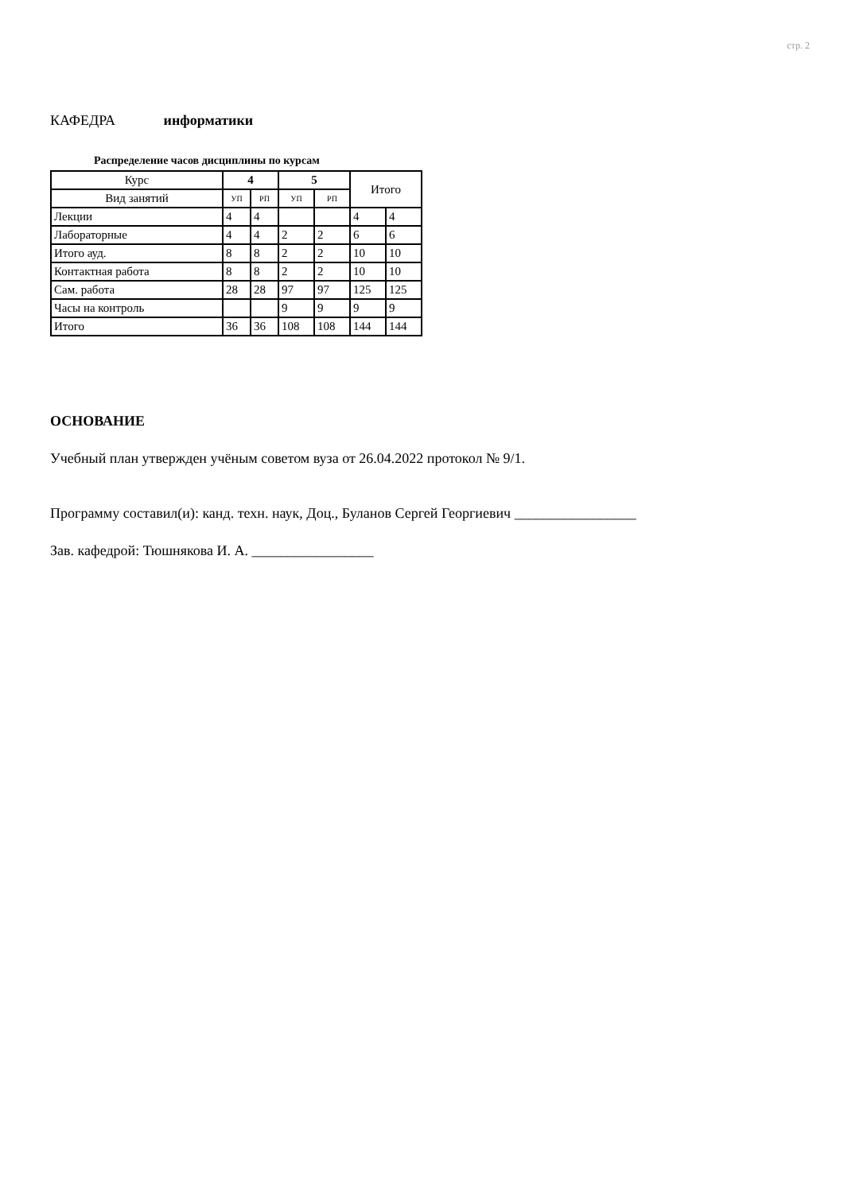стр. 2
КАФЕДРА информатики
Распределение часов дисциплины по курсам
| Курс | 4 | | 5 | | Итого | |
| --- | --- | --- | --- | --- | --- | --- |
| Вид занятий | УП | РП | УП | РП | | |
| Лекции | 4 | 4 | | | 4 | 4 |
| Лабораторные | 4 | 4 | 2 | 2 | 6 | 6 |
| Итого ауд. | 8 | 8 | 2 | 2 | 10 | 10 |
| Контактная работа | 8 | 8 | 2 | 2 | 10 | 10 |
| Сам. работа | 28 | 28 | 97 | 97 | 125 | 125 |
| Часы на контроль | | | 9 | 9 | 9 | 9 |
| Итого | 36 | 36 | 108 | 108 | 144 | 144 |
ОСНОВАНИЕ
Учебный план утвержден учёным советом вуза от 26.04.2022 протокол № 9/1.
Программу составил(и): канд. техн. наук, Доц., Буланов Сергей Георгиевич _________________
Зав. кафедрой: Тюшнякова И. А. _________________